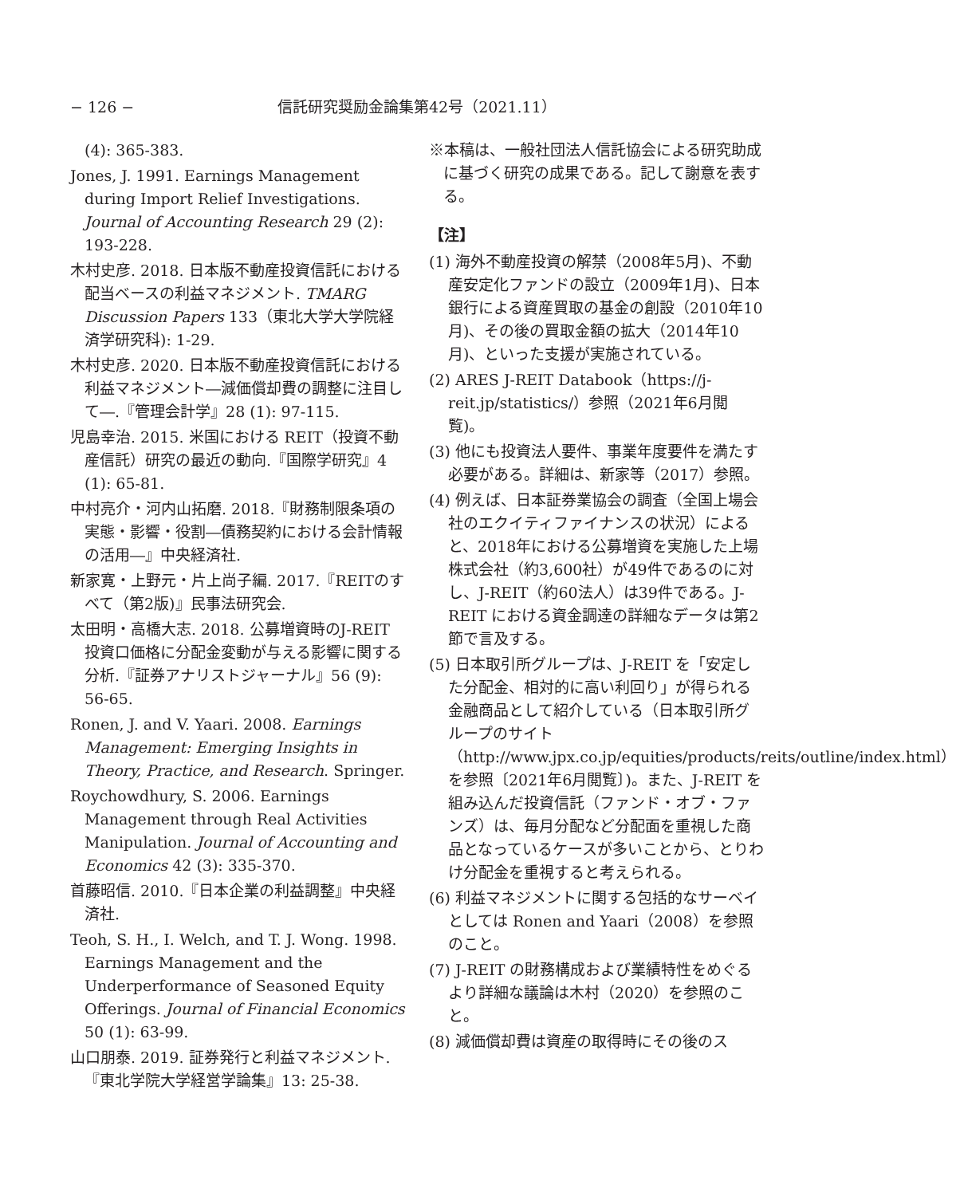− 126 − 信託研究奨励金論集第42号（2021.11）
(4): 365-383.
Jones, J. 1991. Earnings Management during Import Relief Investigations. Journal of Accounting Research 29 (2): 193-228.
木村史彦. 2018. 日本版不動産投資信託における配当ベースの利益マネジメント. TMARG Discussion Papers 133（東北大学大学院経済学研究科): 1-29.
木村史彦. 2020. 日本版不動産投資信託における利益マネジメント―減価償却費の調整に注目して―.『管理会計学』28 (1): 97-115.
児島幸治. 2015. 米国における REIT（投資不動産信託）研究の最近の動向.『国際学研究』4 (1): 65-81.
中村亮介・河内山拓磨. 2018.『財務制限条項の実態・影響・役割―債務契約における会計情報の活用―』中央経済社.
新家寛・上野元・片上尚子編. 2017.『REITのすべて（第2版)』民事法研究会.
太田明・高橋大志. 2018. 公募増資時のJ-REIT 投資口価格に分配金変動が与える影響に関する分析.『証券アナリストジャーナル』56 (9): 56-65.
Ronen, J. and V. Yaari. 2008. Earnings Management: Emerging Insights in Theory, Practice, and Research. Springer.
Roychowdhury, S. 2006. Earnings Management through Real Activities Manipulation. Journal of Accounting and Economics 42 (3): 335-370.
首藤昭信. 2010.『日本企業の利益調整』中央経済社.
Teoh, S. H., I. Welch, and T. J. Wong. 1998. Earnings Management and the Underperformance of Seasoned Equity Offerings. Journal of Financial Economics 50 (1): 63-99.
山口朋泰. 2019. 証券発行と利益マネジメント.『東北学院大学経営学論集』13: 25-38.
※本稿は、一般社団法人信託協会による研究助成に基づく研究の成果である。記して謝意を表する。
【注】
(1) 海外不動産投資の解禁（2008年5月)、不動産安定化ファンドの設立（2009年1月)、日本銀行による資産買取の基金の創設（2010年10月)、その後の買取金額の拡大（2014年10月)、といった支援が実施されている。
(2) ARES J-REIT Databook（https://j-reit.jp/statistics/）参照（2021年6月閲覧)。
(3) 他にも投資法人要件、事業年度要件を満たす必要がある。詳細は、新家等（2017）参照。
(4) 例えば、日本証券業協会の調査（全国上場会社のエクイティファイナンスの状況）によると、2018年における公募増資を実施した上場株式会社（約3,600社）が49件であるのに対し、J-REIT（約60法人）は39件である。J-REIT における資金調達の詳細なデータは第2節で言及する。
(5) 日本取引所グループは、J-REIT を「安定した分配金、相対的に高い利回り」が得られる金融商品として紹介している（日本取引所グループのサイト（http://www.jpx.co.jp/equities/products/reits/outline/index.html）を参照〔2021年6月閲覧〕)。また、J-REIT を組み込んだ投資信託（ファンド・オブ・ファンズ）は、毎月分配など分配面を重視した商品となっているケースが多いことから、とりわけ分配金を重視すると考えられる。
(6) 利益マネジメントに関する包括的なサーベイとしては Ronen and Yaari（2008）を参照のこと。
(7) J-REIT の財務構成および業績特性をめぐるより詳細な議論は木村（2020）を参照のこと。
(8) 減価償却費は資産の取得時にその後のス